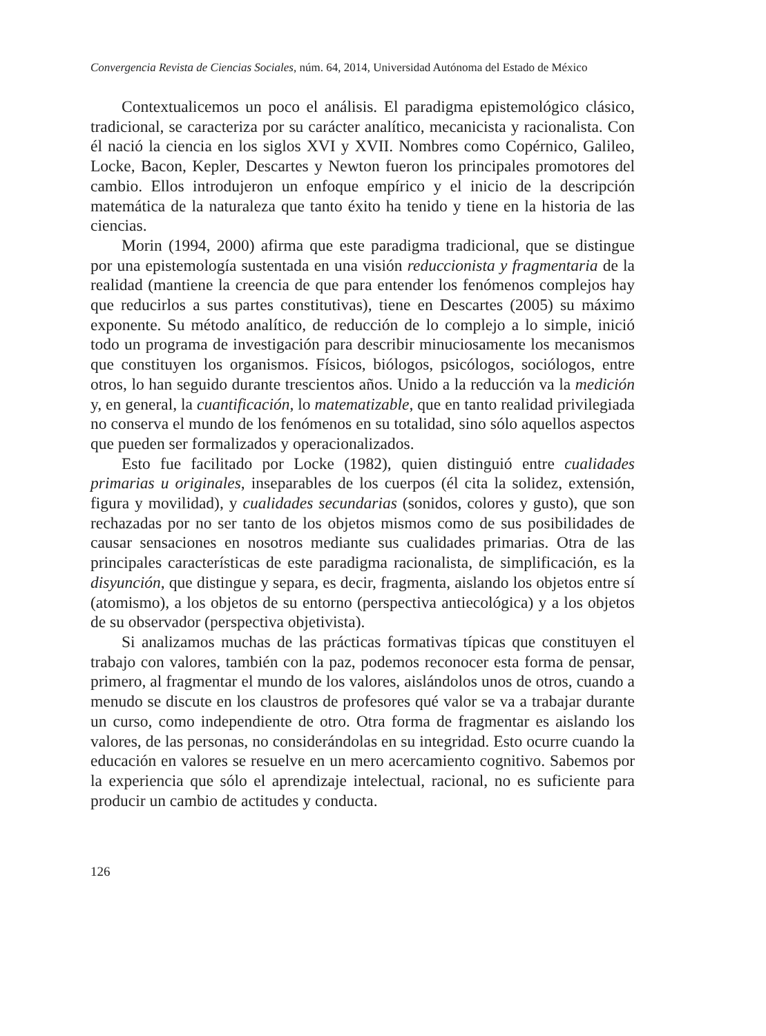Convergencia Revista de Ciencias Sociales, núm. 64, 2014, Universidad Autónoma del Estado de México
Contextualicemos un poco el análisis. El paradigma epistemológico clásico, tradicional, se caracteriza por su carácter analítico, mecanicista y racionalista. Con él nació la ciencia en los siglos XVI y XVII. Nombres como Copérnico, Galileo, Locke, Bacon, Kepler, Descartes y Newton fueron los principales promotores del cambio. Ellos introdujeron un enfoque empírico y el inicio de la descripción matemática de la naturaleza que tanto éxito ha tenido y tiene en la historia de las ciencias.
Morin (1994, 2000) afirma que este paradigma tradicional, que se distingue por una epistemología sustentada en una visión reduccionista y fragmentaria de la realidad (mantiene la creencia de que para entender los fenómenos complejos hay que reducirlos a sus partes constitutivas), tiene en Descartes (2005) su máximo exponente. Su método analítico, de reducción de lo complejo a lo simple, inició todo un programa de investigación para describir minuciosamente los mecanismos que constituyen los organismos. Físicos, biólogos, psicólogos, sociólogos, entre otros, lo han seguido durante trescientos años. Unido a la reducción va la medición y, en general, la cuantificación, lo matematizable, que en tanto realidad privilegiada no conserva el mundo de los fenómenos en su totalidad, sino sólo aquellos aspectos que pueden ser formalizados y operacionalizados.
Esto fue facilitado por Locke (1982), quien distinguió entre cualidades primarias u originales, inseparables de los cuerpos (él cita la solidez, extensión, figura y movilidad), y cualidades secundarias (sonidos, colores y gusto), que son rechazadas por no ser tanto de los objetos mismos como de sus posibilidades de causar sensaciones en nosotros mediante sus cualidades primarias. Otra de las principales características de este paradigma racionalista, de simplificación, es la disyunción, que distingue y separa, es decir, fragmenta, aislando los objetos entre sí (atomismo), a los objetos de su entorno (perspectiva antiecológica) y a los objetos de su observador (perspectiva objetivista).
Si analizamos muchas de las prácticas formativas típicas que constituyen el trabajo con valores, también con la paz, podemos reconocer esta forma de pensar, primero, al fragmentar el mundo de los valores, aislándolos unos de otros, cuando a menudo se discute en los claustros de profesores qué valor se va a trabajar durante un curso, como independiente de otro. Otra forma de fragmentar es aislando los valores, de las personas, no considerándolas en su integridad. Esto ocurre cuando la educación en valores se resuelve en un mero acercamiento cognitivo. Sabemos por la experiencia que sólo el aprendizaje intelectual, racional, no es suficiente para producir un cambio de actitudes y conducta.
126